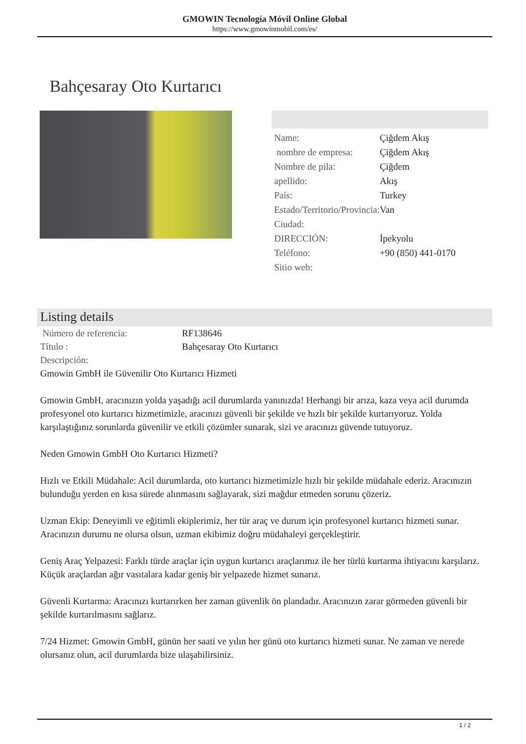GMOWIN Tecnología Móvil Online Global
https://www.gmowinmobil.com/es/
Bahçesaray Oto Kurtarıcı
| Name: | Çiğdem Akış |
| nombre de empresa: | Çiğdem Akış |
| Nombre de pila: | Çiğdem |
| apellido: | Akış |
| País: | Turkey |
| Estado/Territorio/Provincia: | Van |
| Ciudad: | |
| DIRECCIÓN: | İpekyolu |
| Teléfono: | +90 (850) 441-0170 |
| Sitio web: | |
Listing details
| Número de referencia: | RF138646 |
| Título : | Bahçesaray Oto Kurtarıcı |
| Descripción: | |
Gmowin GmbH ile Güvenilir Oto Kurtarıcı Hizmeti
Gmowin GmbH, aracınızın yolda yaşadığı acil durumlarda yanınızda! Herhangi bir arıza, kaza veya acil durumda profesyonel oto kurtarıcı hizmetimizle, aracınızı güvenli bir şekilde ve hızlı bir şekilde kurtarıyoruz. Yolda karşılaştığınız sorunlarda güvenilir ve etkili çözümler sunarak, sizi ve aracınızı güvende tutuyoruz.
Neden Gmowin GmbH Oto Kurtarıcı Hizmeti?
Hızlı ve Etkili Müdahale: Acil durumlarda, oto kurtarıcı hizmetimizle hızlı bir şekilde müdahale ederiz. Aracınızın bulunduğu yerden en kısa sürede alınmasını sağlayarak, sizi mağdur etmeden sorunu çözeriz.
Uzman Ekip: Deneyimli ve eğitimli ekiplerimiz, her tür araç ve durum için profesyonel kurtarıcı hizmeti sunar. Aracınızın durumu ne olursa olsun, uzman ekibimiz doğru müdahaleyi gerçekleştirir.
Geniş Araç Yelpazesi: Farklı türde araçlar için uygun kurtarıcı araçlarımız ile her türlü kurtarma ihtiyacını karşılarız. Küçük araçlardan ağır vasıtalara kadar geniş bir yelpazede hizmet sunarız.
Güvenli Kurtarma: Aracınızı kurtarırken her zaman güvenlik ön plandadır. Aracınızın zarar görmeden güvenli bir şekilde kurtarılmasını sağlarız.
7/24 Hizmet: Gmowin GmbH, günün her saati ve yılın her günü oto kurtarıcı hizmeti sunar. Ne zaman ve nerede olursanız olun, acil durumlarda bize ulaşabilirsiniz.
1 / 2